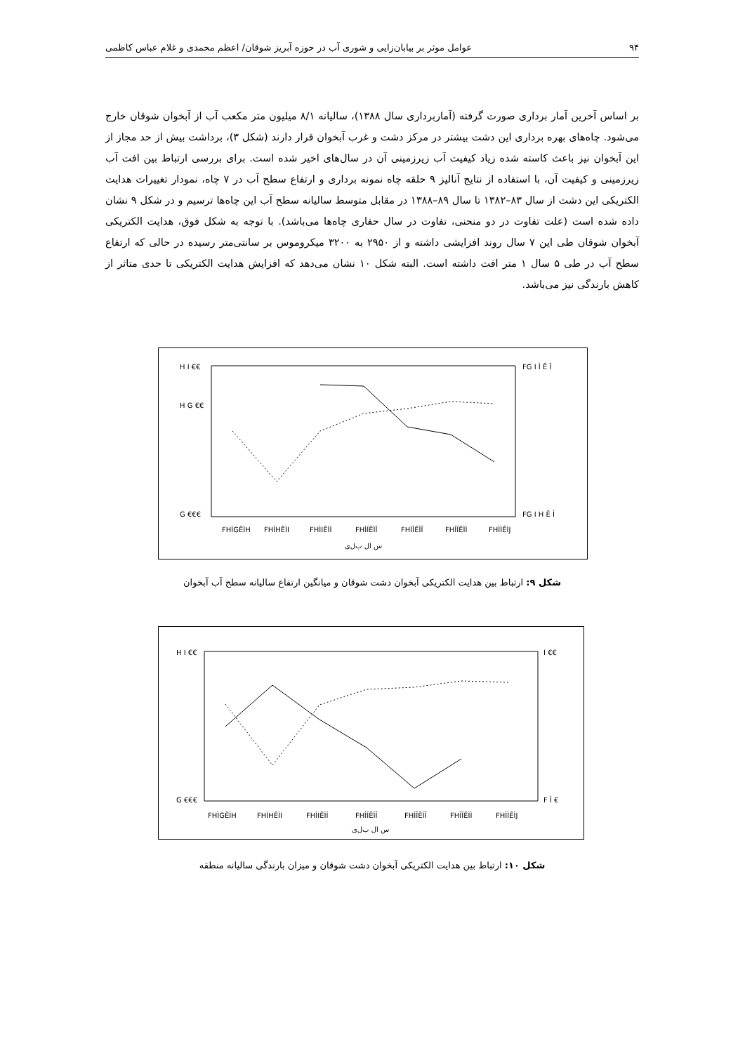۹۴ عوامل موثر بر بیابان‌زایی و شوری آب در حوزه آبریز شوقان/ اعظم محمدی و غلام عباس کاظمی
بر اساس آخرین آمار برداری صورت گرفته (آماربرداری سال ۱۳۸۸)، سالیانه ۸/۱ میلیون متر مکعب آب از آبخوان شوقان خارج می‌شود. چاه‌های بهره برداری این دشت بیشتر در مرکز دشت و غرب آبخوان قرار دارند (شکل ۳)، برداشت بیش از حد مجاز از این آبخوان نیز باعث کاسته شده زیاد کیفیت آب زیرزمینی آن در سال‌های اخیر شده است. برای بررسی ارتباط بین افت آب زیرزمینی و کیفیت آن، با استفاده از نتایج آنالیز ۹ حلقه چاه نمونه برداری و ارتفاع سطح آب در ۷ چاه، نمودار تغییرات هدایت الکتریکی این دشت از سال ۸۳–۱۳۸۲ تا سال ۸۹–۱۳۸۸ در مقابل متوسط سالیانه سطح آب این چاه‌ها ترسیم و در شکل ۹ نشان داده شده است (علت تفاوت در دو منحنی، تفاوت در سال حفاری چاه‌ها می‌باشد). با توجه به شکل فوق، هدایت الکتریکی آبخوان شوقان طی این ۷ سال روند افزایشی داشته و از ۲۹۵۰ به ۳۲۰۰ میکروموس بر سانتی‌متر رسیده در حالی که ارتفاع سطح آب در طی ۵ سال ۱ متر افت داشته است. البته شکل ۱۰ نشان می‌دهد که افزایش هدایت الکتریکی تا حدی متاثر از کاهش بارندگی نیز می‌باشد.
H I €€
H G €€
G €€€
FG I Í Ê Î
FG I H Ê Ì
FHÌGÊÌH
FHÌHÊÌI
FHÌIÊÌÍ
FHÌÍÊÌÎ
FHÌÎÊÌÏ
FHÌÏÊÌÌ
FHÌÌÊÌJ
س ال ب‌ل‌ی
شکل ۹: ارتباط بین هدایت الکتریکی آبخوان دشت شوقان و میانگین ارتفاع سالیانه سطح آب آبخوان
H I €€
G €€€
I €€
F Í €
FHÌGÊÌH
FHÌHÊÌI
FHÌIÊÌÍ
FHÌÍÊÌÎ
FHÌÎÊÌÏ
FHÌÏÊÌÌ
FHÌÌÊÌJ
س ال ب‌ل‌ی
شکل ۱۰: ارتباط بین هدایت الکتریکی آبخوان دشت شوقان و میزان بارندگی سالیانه منطقه